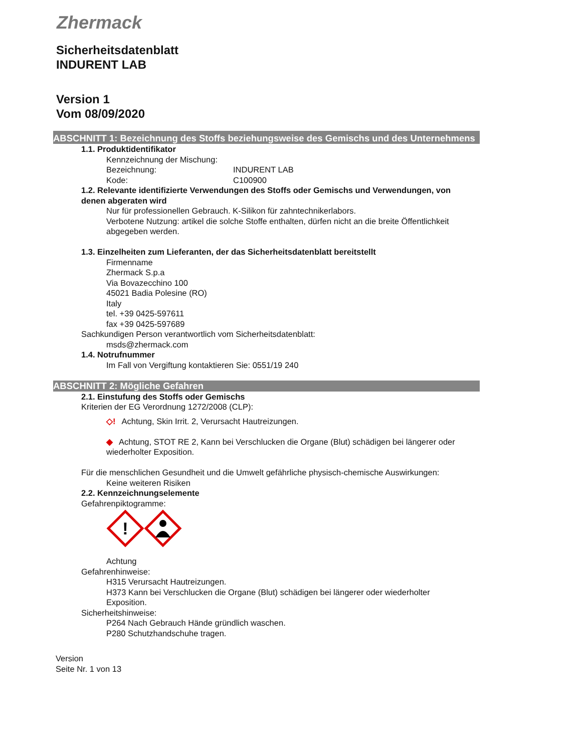Zhermack
Sicherheitsdatenblatt
INDURENT LAB
Version 1
Vom 08/09/2020
ABSCHNITT 1: Bezeichnung des Stoffs beziehungsweise des Gemischs und des Unternehmens
1.1. Produktidentifikator
Kennzeichnung der Mischung:
Bezeichnung: INDURENT LAB
Kode: C100900
1.2. Relevante identifizierte Verwendungen des Stoffs oder Gemischs und Verwendungen, von denen abgeraten wird
Nur für professionellen Gebrauch. K-Silikon für zahntechnikerlabors.
Verbotene Nutzung: artikel die solche Stoffe enthalten, dürfen nicht an die breite Öffentlichkeit abgegeben werden.
1.3. Einzelheiten zum Lieferanten, der das Sicherheitsdatenblatt bereitstellt
Firmenname
Zhermack S.p.a
Via Bovazecchino 100
45021 Badia Polesine (RO)
Italy
tel. +39 0425-597611
fax +39 0425-597689
Sachkundigen Person verantwortlich vom Sicherheitsdatenblatt:
msds@zhermack.com
1.4. Notrufnummer
Im Fall von Vergiftung kontaktieren Sie: 0551/19 240
ABSCHNITT 2: Mögliche Gefahren
2.1. Einstufung des Stoffs oder Gemischs
Kriterien der EG Verordnung 1272/2008 (CLP):
◇! Achtung, Skin Irrit. 2, Verursacht Hautreizungen.
◆ Achtung, STOT RE 2, Kann bei Verschlucken die Organe (Blut) schädigen bei längerer oder wiederholter Exposition.
Für die menschlichen Gesundheit und die Umwelt gefährliche physisch-chemische Auswirkungen:
Keine weiteren Risiken
2.2. Kennzeichnungselemente
Gefahrenpiktogramme:
!
Achtung
Gefahrenhinweise:
H315 Verursacht Hautreizungen.
H373 Kann bei Verschlucken die Organe (Blut) schädigen bei längerer oder wiederholter Exposition.
Sicherheitshinweise:
P264 Nach Gebrauch Hände gründlich waschen.
P280 Schutzhandschuhe tragen.
Version
Seite Nr. 1 von 13